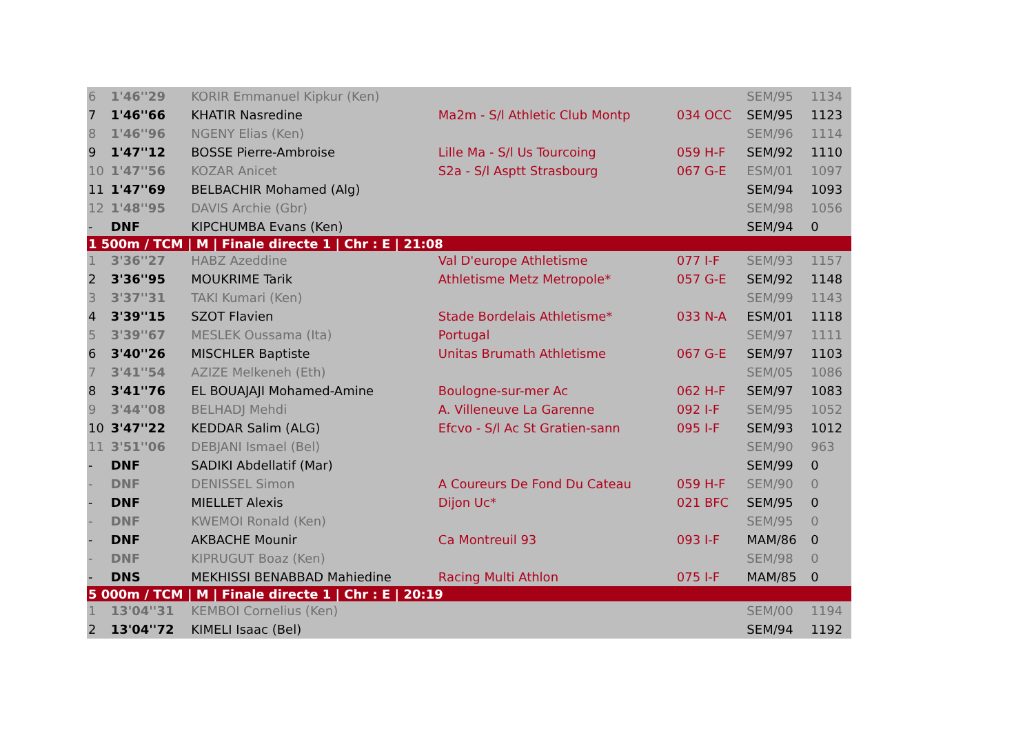| 6 | 1'46''29 | KORIR Emmanuel Kipkur (Ken) | | | SEM/95 | 1134 |
| 7 | 1'46''66 | KHATIR Nasredine | Ma2m - S/l Athletic Club Montp | 034 OCC | SEM/95 | 1123 |
| 8 | 1'46''96 | NGENY Elias (Ken) | | | SEM/96 | 1114 |
| 9 | 1'47''12 | BOSSE Pierre-Ambroise | Lille Ma - S/l Us Tourcoing | 059 H-F | SEM/92 | 1110 |
| 10 | 1'47''56 | KOZAR Anicet | S2a - S/l Asptt Strasbourg | 067 G-E | ESM/01 | 1097 |
| 11 | 1'47''69 | BELBACHIR Mohamed (Alg) | | | SEM/94 | 1093 |
| 12 | 1'48''95 | DAVIS Archie (Gbr) | | | SEM/98 | 1056 |
| - | DNF | KIPCHUMBA Evans (Ken) | | | SEM/94 | 0 |
| 1 500m / TCM / M / Finale directe 1 / Chr : E / 21:08 | | | | | | |
| 1 | 3'36''27 | HABZ Azeddine | Val D'europe Athletisme | 077 I-F | SEM/93 | 1157 |
| 2 | 3'36''95 | MOUKRIME Tarik | Athletisme Metz Metropole* | 057 G-E | SEM/92 | 1148 |
| 3 | 3'37''31 | TAKI Kumari (Ken) | | | SEM/99 | 1143 |
| 4 | 3'39''15 | SZOT Flavien | Stade Bordelais Athletisme* | 033 N-A | ESM/01 | 1118 |
| 5 | 3'39''67 | MESLEK Oussama (Ita) | Portugal | | SEM/97 | 1111 |
| 6 | 3'40''26 | MISCHLER Baptiste | Unitas Brumath Athletisme | 067 G-E | SEM/97 | 1103 |
| 7 | 3'41''54 | AZIZE Melkeneh (Eth) | | | SEM/05 | 1086 |
| 8 | 3'41''76 | EL BOUAJAJI Mohamed-Amine | Boulogne-sur-mer Ac | 062 H-F | SEM/97 | 1083 |
| 9 | 3'44''08 | BELHADJ Mehdi | A. Villeneuve La Garenne | 092 I-F | SEM/95 | 1052 |
| 10 | 3'47''22 | KEDDAR Salim (ALG) | Efcvo - S/l Ac St Gratien-sann | 095 I-F | SEM/93 | 1012 |
| 11 | 3'51''06 | DEBJANI Ismael (Bel) | | | SEM/90 | 963 |
| - | DNF | SADIKI Abdellatif (Mar) | | | SEM/99 | 0 |
| - | DNF | DENISSEL Simon | A Coureurs De Fond Du Cateau | 059 H-F | SEM/90 | 0 |
| - | DNF | MIELLET Alexis | Dijon Uc* | 021 BFC | SEM/95 | 0 |
| - | DNF | KWEMOI Ronald (Ken) | | | SEM/95 | 0 |
| - | DNF | AKBACHE Mounir | Ca Montreuil 93 | 093 I-F | MAM/86 | 0 |
| - | DNF | KIPRUGUT Boaz (Ken) | | | SEM/98 | 0 |
| - | DNS | MEKHISSI BENABBAD Mahiedine | Racing Multi Athlon | 075 I-F | MAM/85 | 0 |
| 5 000m / TCM / M / Finale directe 1 / Chr : E / 20:19 | | | | | | |
| 1 | 13'04''31 | KEMBOI Cornelius (Ken) | | | SEM/00 | 1194 |
| 2 | 13'04''72 | KIMELI Isaac (Bel) | | | SEM/94 | 1192 |